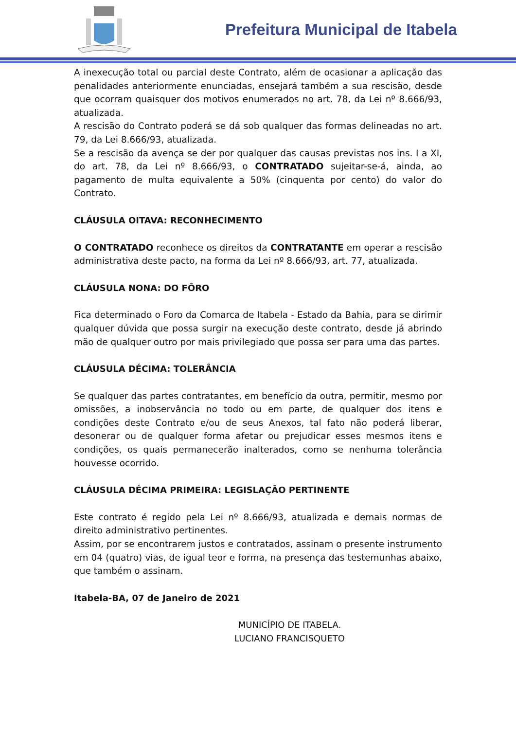Prefeitura Municipal de Itabela
A inexecução total ou parcial deste Contrato, além de ocasionar a aplicação das penalidades anteriormente enunciadas, ensejará também a sua rescisão, desde que ocorram quaisquer dos motivos enumerados no art. 78, da Lei nº 8.666/93, atualizada.
A rescisão do Contrato poderá se dá sob qualquer das formas delineadas no art. 79, da Lei 8.666/93, atualizada.
Se a rescisão da avença se der por qualquer das causas previstas nos ins. I a XI, do art. 78, da Lei nº 8.666/93, o CONTRATADO sujeitar-se-á, ainda, ao pagamento de multa equivalente a 50% (cinquenta por cento) do valor do Contrato.
CLÁUSULA OITAVA: RECONHECIMENTO
O CONTRATADO reconhece os direitos da CONTRATANTE em operar a rescisão administrativa deste pacto, na forma da Lei nº 8.666/93, art. 77, atualizada.
CLÁUSULA NONA: DO FÔRO
Fica determinado o Foro da Comarca de Itabela - Estado da Bahia, para se dirimir qualquer dúvida que possa surgir na execução deste contrato, desde já abrindo mão de qualquer outro por mais privilegiado que possa ser para uma das partes.
CLÁUSULA DÉCIMA: TOLERÂNCIA
Se qualquer das partes contratantes, em benefício da outra, permitir, mesmo por omissões, a inobservância no todo ou em parte, de qualquer dos itens e condições deste Contrato e/ou de seus Anexos, tal fato não poderá liberar, desonerar ou de qualquer forma afetar ou prejudicar esses mesmos itens e condições, os quais permanecerão inalterados, como se nenhuma tolerância houvesse ocorrido.
CLÁUSULA DÉCIMA PRIMEIRA: LEGISLAÇÃO PERTINENTE
Este contrato é regido pela Lei nº 8.666/93, atualizada e demais normas de direito administrativo pertinentes.
Assim, por se encontrarem justos e contratados, assinam o presente instrumento em 04 (quatro) vias, de igual teor e forma, na presença das testemunhas abaixo, que também o assinam.
Itabela-BA, 07 de Janeiro de 2021
MUNICÍPIO DE ITABELA.
LUCIANO FRANCISQUETO